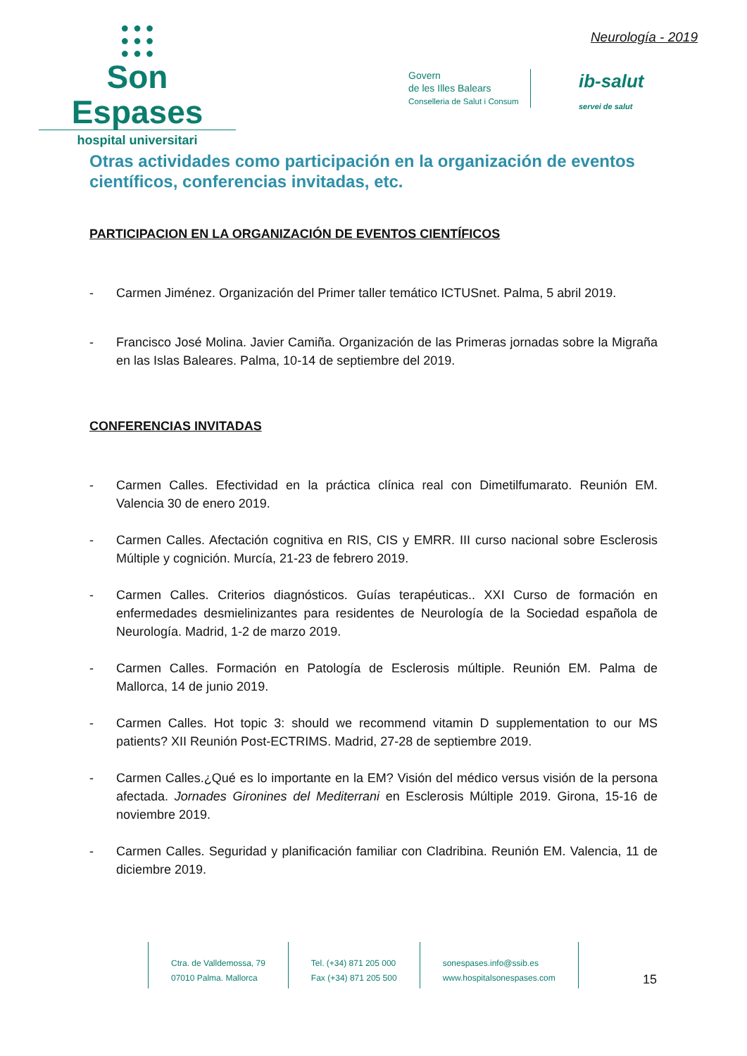● ● ●
● ● ●
● ● ●
Son Espases
hospital universitari
Neurología - 2019
Govern
de les Illes Balears
Conselleria de Salut i Consum
ib-salut
servei de salut
Otras actividades como participación en la organización de eventos científicos, conferencias invitadas, etc.
PARTICIPACION EN LA ORGANIZACIÓN DE EVENTOS CIENTÍFICOS
- Carmen Jiménez. Organización del Primer taller temático ICTUSnet. Palma, 5 abril 2019.
- Francisco José Molina. Javier Camiña. Organización de las Primeras jornadas sobre la Migraña en las Islas Baleares. Palma, 10-14 de septiembre del 2019.
CONFERENCIAS INVITADAS
- Carmen Calles. Efectividad en la práctica clínica real con Dimetilfumarato. Reunión EM. Valencia 30 de enero 2019.
- Carmen Calles. Afectación cognitiva en RIS, CIS y EMRR. III curso nacional sobre Esclerosis Múltiple y cognición. Murcía, 21-23 de febrero 2019.
- Carmen Calles. Criterios diagnósticos. Guías terapéuticas.. XXI Curso de formación en enfermedades desmielinizantes para residentes de Neurología de la Sociedad española de Neurología. Madrid, 1-2 de marzo 2019.
- Carmen Calles. Formación en Patología de Esclerosis múltiple. Reunión EM. Palma de Mallorca, 14 de junio 2019.
- Carmen Calles. Hot topic 3: should we recommend vitamin D supplementation to our MS patients? XII Reunión Post-ECTRIMS. Madrid, 27-28 de septiembre 2019.
- Carmen Calles.¿Qué es lo importante en la EM? Visión del médico versus visión de la persona afectada. Jornades Gironines del Mediterrani en Esclerosis Múltiple 2019. Girona, 15-16 de noviembre 2019.
- Carmen Calles. Seguridad y planificación familiar con Cladribina. Reunión EM. Valencia, 11 de diciembre 2019.
Ctra. de Valldemossa, 79
07010 Palma. Mallorca
Tel. (+34) 871 205 000
Fax (+34) 871 205 500
sonespases.info@ssib.es
www.hospitalsonespases.com
15